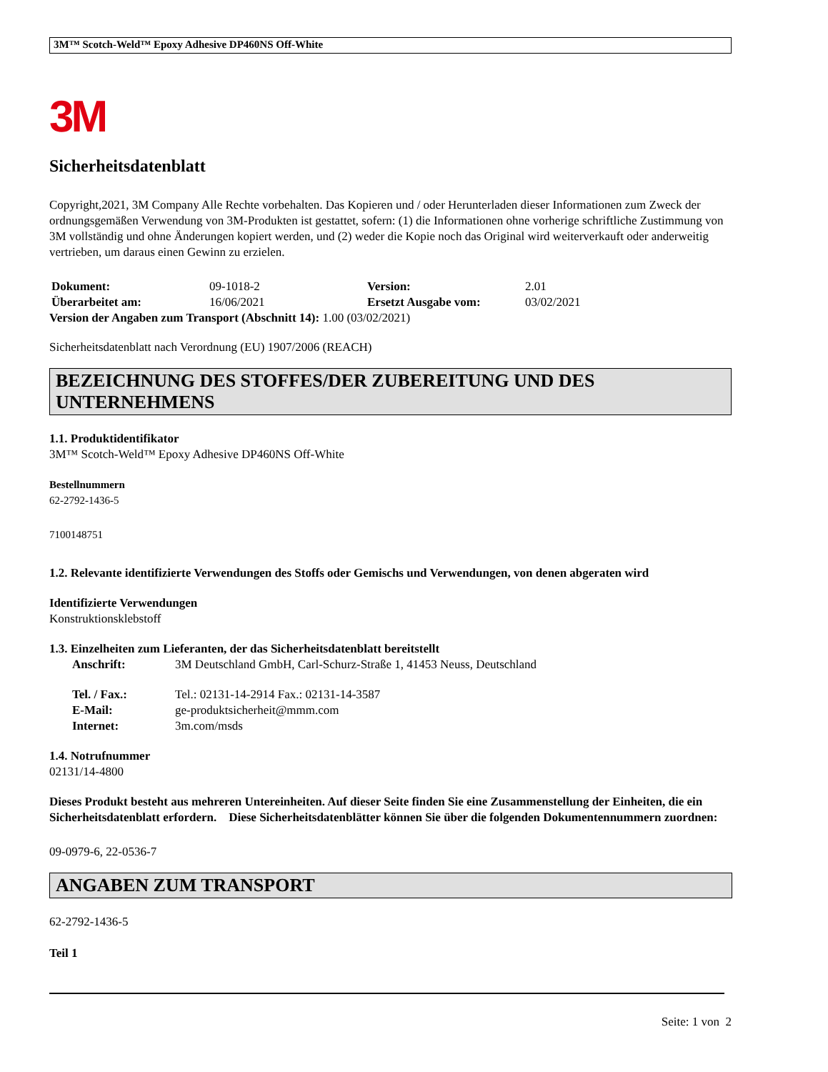3M™ Scotch-Weld™ Epoxy Adhesive DP460NS Off-White
3M
Sicherheitsdatenblatt
Copyright,2021, 3M Company Alle Rechte vorbehalten. Das Kopieren und / oder Herunterladen dieser Informationen zum Zweck der ordnungsgemäßen Verwendung von 3M-Produkten ist gestattet, sofern: (1) die Informationen ohne vorherige schriftliche Zustimmung von 3M vollständig und ohne Änderungen kopiert werden, und (2) weder die Kopie noch das Original wird weiterverkauft oder anderweitig vertrieben, um daraus einen Gewinn zu erzielen.
| Dokument: | 09-1018-2 | Version: | 2.01 |
| Überarbeitet am: | 16/06/2021 | Ersetzt Ausgabe vom: | 03/02/2021 |
Version der Angaben zum Transport (Abschnitt 14): 1.00 (03/02/2021)
Sicherheitsdatenblatt nach Verordnung (EU) 1907/2006 (REACH)
BEZEICHNUNG DES STOFFES/DER ZUBEREITUNG UND DES UNTERNEHMENS
1.1. Produktidentifikator
3M™ Scotch-Weld™ Epoxy Adhesive DP460NS Off-White
Bestellnummern
62-2792-1436-5
7100148751
1.2. Relevante identifizierte Verwendungen des Stoffs oder Gemischs und Verwendungen, von denen abgeraten wird
Identifizierte Verwendungen
Konstruktionsklebstoff
1.3. Einzelheiten zum Lieferanten, der das Sicherheitsdatenblatt bereitstellt
| Anschrift: | 3M Deutschland GmbH, Carl-Schurz-Straße 1, 41453 Neuss, Deutschland |
| Tel. / Fax.: | Tel.: 02131-14-2914 Fax.: 02131-14-3587 |
| E-Mail: | ge-produktsicherheit@mmm.com |
| Internet: | 3m.com/msds |
1.4. Notrufnummer
02131/14-4800
Dieses Produkt besteht aus mehreren Untereinheiten. Auf dieser Seite finden Sie eine Zusammenstellung der Einheiten, die ein Sicherheitsdatenblatt erfordern. Diese Sicherheitsdatenblätter können Sie über die folgenden Dokumentennummern zuordnen:
09-0979-6, 22-0536-7
ANGABEN ZUM TRANSPORT
62-2792-1436-5
Teil 1
Seite: 1 von 2